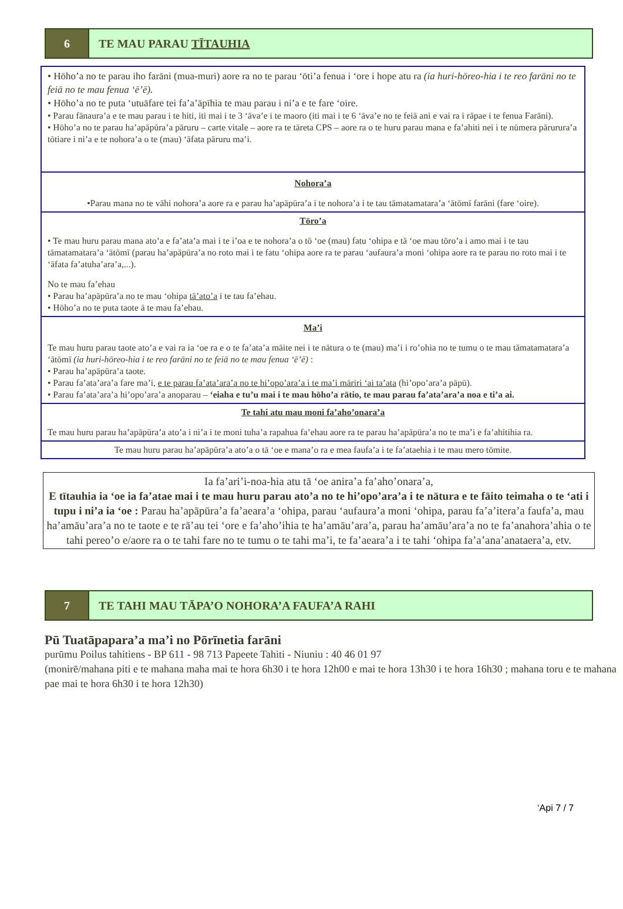6 TE MAU PARAU TĪTAUHIA
| • Hōho’a no te parau iho farāni (mua-muri) aore ra no te parau ‘ōti’a fenua i ‘ore i hope atu ra (ia huri-hōreo-hia i te reo farāni no te feiā no te mau fenua ‘ē’ē). • Hōho’a no te puta ‘utuāfare tei fa’a’āpīhia te mau parau i ni’a e te fare ‘oire. • Parau fānaura’a e te mau parau i te hiti, iti mai i te 3 ‘āva’e i te maoro (iti mai i te 6 ‘āva’e no te feiā ani e vai ra i rāpae i te fenua Farāni). • Hōho’a no te parau ha’apāpūra’a pāruru – carte vitale – aore ra te tāreta CPS – aore ra o te huru parau mana e fa’ahiti nei i te nūmera pārurura’a tōtiare i ni’a e te nohora’a o te (mau) ‘āfata pāruru ma’i. |
| Nohora’a •Parau mana no te vāhi nohora’a aore ra e parau ha’apāpūra’a i te nohora’a i te tau tāmatamatara’a ‘ātōmī farāni (fare ‘oire). |
| Tōro’a • Te mau huru parau mana ato’a e fa’ata’a mai i te i’oa e te nohora’a o tō ‘oe (mau) fatu ‘ohipa e tā ‘oe mau tōro’a i amo mai i te tau tāmatamatara’a ‘ātōmī (parau ha’apāpūra’a no roto mai i te fatu ‘ohipa aore ra te parau ‘aufaura’a moni ‘ohipa aore ra te parau no roto mai i te ‘āfata fa’atuha’ara’a,...). No te mau fa’ehau • Parau ha’apāpūra’a no te mau ‘ohipa tā’ato’a i te tau fa’ehau. • Hōho’a no te puta taote ā te mau fa’ehau. |
| Ma’i Te mau huru parau taote ato’a e vai ra ia ‘oe ra e o te fa’ata’a māite nei i te nātura o te (mau) ma’i i ro’ohia no te tumu o te mau tāmatamatara’a ‘ātōmī (ia huri-hōreo-hia i te reo farāni no te feiā no te mau fenua ‘ē’ē) : • Parau ha’apāpūra’a taote. • Parau fa’ata’ara’a fare ma’i, e te parau fa’ata’ara’a no te hi’opo’ara’a i te ma’i māriri ‘ai ta’ata (hi’opo’ara’a pāpū). • Parau fa’ata’ara’a hi’opo’ara’a anoparau – ‘eiaha e tu’u mai i te mau hōho’a rātio, te mau parau fa’ata’ara’a noa e ti’a ai. |
| Te tahi atu mau moni fa’aho’onara’a Te mau huru parau ha’apāpūra’a ato’a i ni’a i te moni tuha’a rapahua fa’ehau aore ra te parau ha’apāpūra’a no te ma’i e fa’ahitihia ra. |
| Te mau huru parau ha’apāpūra’a ato’a o tā ‘oe e mana’o ra e mea faufa’a i te fa’ataehia i te mau mero tōmite. |
Ia fa’ari’i-noa-hia atu tā ‘oe anira’a fa’aho’onara’a,
E tītauhia ia ‘oe ia fa’atae mai i te mau huru parau ato’a no te hi’opo’ara’a i te nātura e te fāito teimaha o te ‘ati i tupu i ni’a ia ‘oe : Parau ha’apāpūra’a fa’aeara’a ‘ohipa, parau ‘aufaura’a moni ‘ohipa, parau fa’a’itera’a faufa’a, mau ha’amāu’ara’a no te taote e te rā’au tei ‘ore e fa’aho’ihia te ha’amāu’ara’a, parau ha’amāu’ara’a no te fa’anahora’ahia o te tahi pereo’o e/aore ra o te tahi fare no te tumu o te tahi ma’i, te fa’aeara’a i te tahi ‘ohipa fa’a’ana’anataera’a, etv.
7 TE TAHI MAU TĀPA’O NOHORA’A FAUFA’A RAHI
Pū Tuatāpapara’a ma’i no Pōrīnetia farāni
purūmu Poilus tahitiens - BP 611 - 98 713 Papeete Tahiti - Niuniu : 40 46 01 97
(monirē/mahana piti e te mahana maha mai te hora 6h30 i te hora 12h00 e mai te hora 13h30 i te hora 16h30 ; mahana toru e te mahana pae mai te hora 6h30 i te hora 12h30)
‘Api 7 / 7